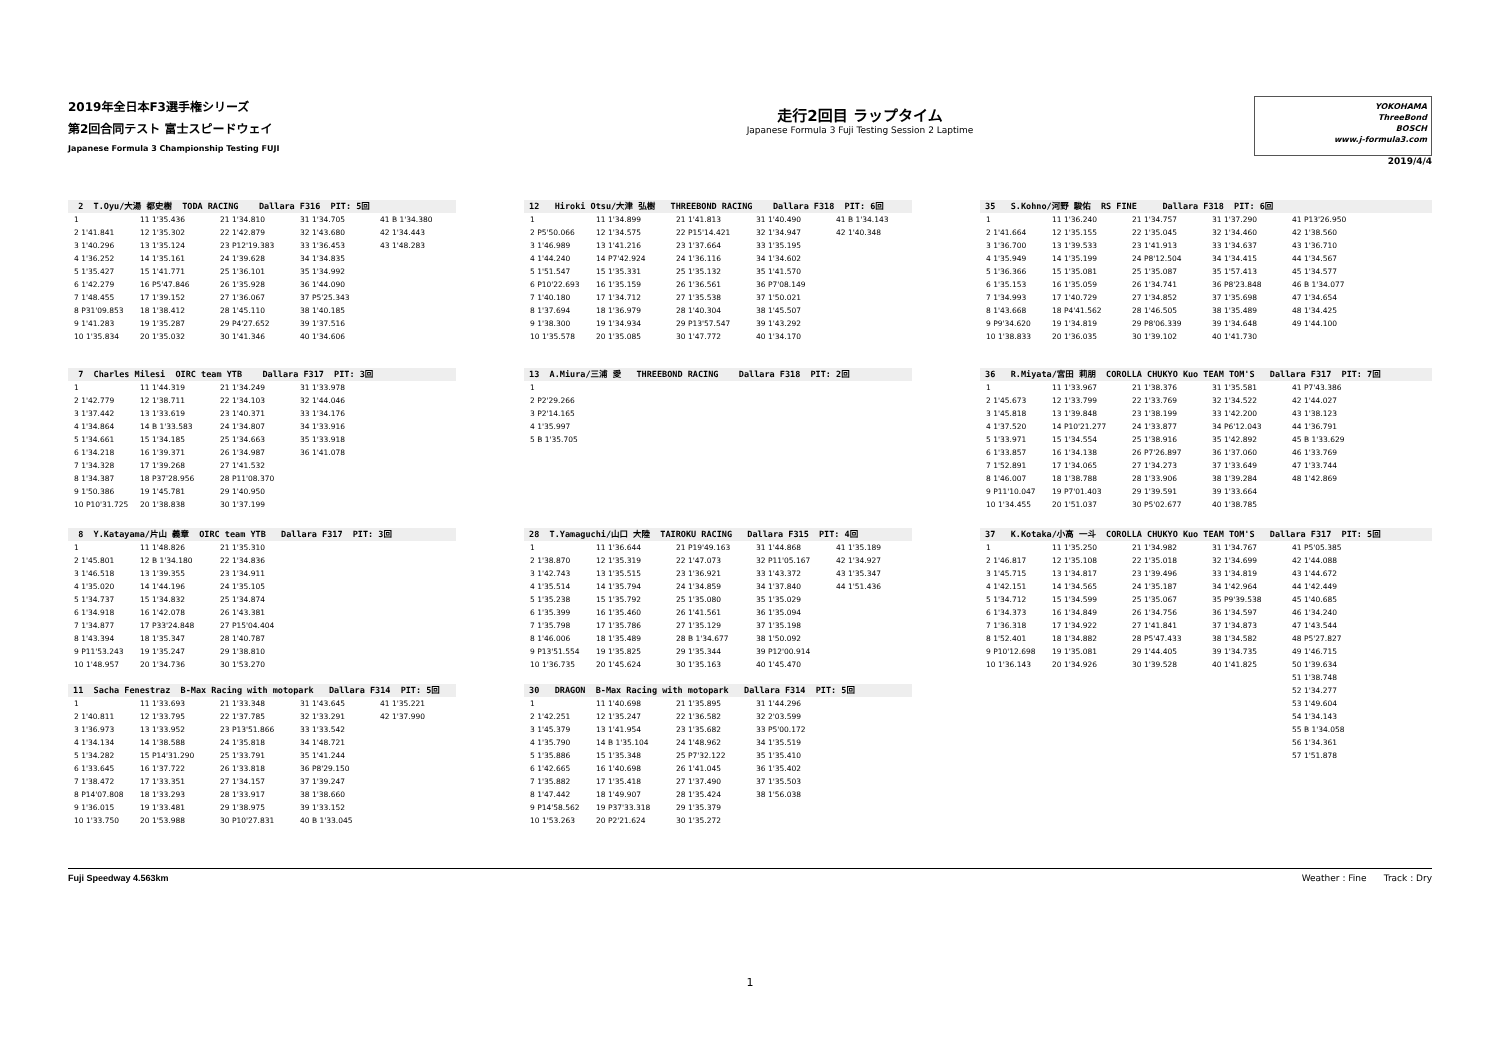2019年全日本F3選手権シリーズ
第2回合同テスト 富士スピードウェイ
Japanese Formula 3 Championship Testing FUJI
走行2回目 ラップタイム
Japanese Formula 3 Fuji Testing Session 2 Laptime
YOKOHAMA
ThreeBond
BOSCH
www.j-formula3.com
2019/4/4
2 T.Oyu/大湯 都史樹 TODA RACING Dallara F316 PIT: 5回
| 1 | 11 1'35.436 | 21 1'34.810 | 31 1'34.705 | 41 B 1'34.380 |
| 2 1'41.841 | 12 1'35.302 | 22 1'42.879 | 32 1'43.680 | 42 1'34.443 |
| 3 1'40.296 | 13 1'35.124 | 23 P12'19.383 | 33 1'36.453 | 43 1'48.283 |
| 4 1'36.252 | 14 1'35.161 | 24 1'39.628 | 34 1'34.835 | |
| 5 1'35.427 | 15 1'41.771 | 25 1'36.101 | 35 1'34.992 | |
| 6 1'42.279 | 16 P5'47.846 | 26 1'35.928 | 36 1'44.090 | |
| 7 1'48.455 | 17 1'39.152 | 27 1'36.067 | 37 P5'25.343 | |
| 8 P31'09.853 | 18 1'38.412 | 28 1'45.110 | 38 1'40.185 | |
| 9 1'41.283 | 19 1'35.287 | 29 P4'27.652 | 39 1'37.516 | |
| 10 1'35.834 | 20 1'35.032 | 30 1'41.346 | 40 1'34.606 | |
7 Charles Milesi OIRC team YTB Dallara F317 PIT: 3回
| 1 | 11 1'44.319 | 21 1'34.249 | 31 1'33.978 | |
| 2 1'42.779 | 12 1'38.711 | 22 1'34.103 | 32 1'44.046 | |
| 3 1'37.442 | 13 1'33.619 | 23 1'40.371 | 33 1'34.176 | |
| 4 1'34.864 | 14 B 1'33.583 | 24 1'34.807 | 34 1'33.916 | |
| 5 1'34.661 | 15 1'34.185 | 25 1'34.663 | 35 1'33.918 | |
| 6 1'34.218 | 16 1'39.371 | 26 1'34.987 | 36 1'41.078 | |
| 7 1'34.328 | 17 1'39.268 | 27 1'41.532 | | |
| 8 1'34.387 | 18 P37'28.956 | 28 P11'08.370 | | |
| 9 1'50.386 | 19 1'45.781 | 29 1'40.950 | | |
| 10 P10'31.725 | 20 1'38.838 | 30 1'37.199 | | |
8 Y.Katayama/片山 義章 OIRC team YTB Dallara F317 PIT: 3回
| 1 | 11 1'48.826 | 21 1'35.310 | | |
| 2 1'45.801 | 12 B 1'34.180 | 22 1'34.836 | | |
| 3 1'46.518 | 13 1'39.355 | 23 1'34.911 | | |
| 4 1'35.020 | 14 1'44.196 | 24 1'35.105 | | |
| 5 1'34.737 | 15 1'34.832 | 25 1'34.874 | | |
| 6 1'34.918 | 16 1'42.078 | 26 1'43.381 | | |
| 7 1'34.877 | 17 P33'24.848 | 27 P15'04.404 | | |
| 8 1'43.394 | 18 1'35.347 | 28 1'40.787 | | |
| 9 P11'53.243 | 19 1'35.247 | 29 1'38.810 | | |
| 10 1'48.957 | 20 1'34.736 | 30 1'53.270 | | |
11 Sacha Fenestraz B-Max Racing with motopark Dallara F314 PIT: 5回
| 1 | 11 1'33.693 | 21 1'33.348 | 31 1'43.645 | 41 1'35.221 |
| 2 1'40.811 | 12 1'33.795 | 22 1'37.785 | 32 1'33.291 | 42 1'37.990 |
| 3 1'36.973 | 13 1'33.952 | 23 P13'51.866 | 33 1'33.542 | |
| 4 1'34.134 | 14 1'38.588 | 24 1'35.818 | 34 1'48.721 | |
| 5 1'34.282 | 15 P14'31.290 | 25 1'33.791 | 35 1'41.244 | |
| 6 1'33.645 | 16 1'37.722 | 26 1'33.818 | 36 P8'29.150 | |
| 7 1'38.472 | 17 1'33.351 | 27 1'34.157 | 37 1'39.247 | |
| 8 P14'07.808 | 18 1'33.293 | 28 1'33.917 | 38 1'38.660 | |
| 9 1'36.015 | 19 1'33.481 | 29 1'38.975 | 39 1'33.152 | |
| 10 1'33.750 | 20 1'53.988 | 30 P10'27.831 | 40 B 1'33.045 | |
12 Hiroki Otsu/大津 弘樹 THREEBOND RACING Dallara F318 PIT: 6回
| 1 | 11 1'34.899 | 21 1'41.813 | 31 1'40.490 | 41 B 1'34.143 |
| 2 P5'50.066 | 12 1'34.575 | 22 P15'14.421 | 32 1'34.947 | 42 1'40.348 |
| 3 1'46.989 | 13 1'41.216 | 23 1'37.664 | 33 1'35.195 | |
| 4 1'44.240 | 14 P7'42.924 | 24 1'36.116 | 34 1'34.602 | |
| 5 1'51.547 | 15 1'35.331 | 25 1'35.132 | 35 1'41.570 | |
| 6 P10'22.693 | 16 1'35.159 | 26 1'36.561 | 36 P7'08.149 | |
| 7 1'40.180 | 17 1'34.712 | 27 1'35.538 | 37 1'50.021 | |
| 8 1'37.694 | 18 1'36.979 | 28 1'40.304 | 38 1'45.507 | |
| 9 1'38.300 | 19 1'34.934 | 29 P13'57.547 | 39 1'43.292 | |
| 10 1'35.578 | 20 1'35.085 | 30 1'47.772 | 40 1'34.170 | |
13 A.Miura/三浦 愛 THREEBOND RACING Dallara F318 PIT: 2回
| 1 | | | | |
| 2 P2'29.266 | | | | |
| 3 P2'14.165 | | | | |
| 4 1'35.997 | | | | |
| 5 B 1'35.705 | | | | |
28 T.Yamaguchi/山口 大陸 TAIROKU RACING Dallara F315 PIT: 4回
| 1 | 11 1'36.644 | 21 P19'49.163 | 31 1'44.868 | 41 1'35.189 |
| 2 1'38.870 | 12 1'35.319 | 22 1'47.073 | 32 P11'05.167 | 42 1'34.927 |
| 3 1'42.743 | 13 1'35.515 | 23 1'36.921 | 33 1'43.372 | 43 1'35.347 |
| 4 1'35.514 | 14 1'35.794 | 24 1'34.859 | 34 1'37.840 | 44 1'51.436 |
| 5 1'35.238 | 15 1'35.792 | 25 1'35.080 | 35 1'35.029 | |
| 6 1'35.399 | 16 1'35.460 | 26 1'41.561 | 36 1'35.094 | |
| 7 1'35.798 | 17 1'35.786 | 27 1'35.129 | 37 1'35.198 | |
| 8 1'46.006 | 18 1'35.489 | 28 B 1'34.677 | 38 1'50.092 | |
| 9 P13'51.554 | 19 1'35.825 | 29 1'35.344 | 39 P12'00.914 | |
| 10 1'36.735 | 20 1'45.624 | 30 1'35.163 | 40 1'45.470 | |
30 DRAGON B-Max Racing with motopark Dallara F314 PIT: 5回
| 1 | 11 1'40.698 | 21 1'35.895 | 31 1'44.296 | |
| 2 1'42.251 | 12 1'35.247 | 22 1'36.582 | 32 2'03.599 | |
| 3 1'45.379 | 13 1'41.954 | 23 1'35.682 | 33 P5'00.172 | |
| 4 1'35.790 | 14 B 1'35.104 | 24 1'48.962 | 34 1'35.519 | |
| 5 1'35.886 | 15 1'35.348 | 25 P7'32.122 | 35 1'35.410 | |
| 6 1'42.665 | 16 1'40.698 | 26 1'41.045 | 36 1'35.402 | |
| 7 1'35.882 | 17 1'35.418 | 27 1'37.490 | 37 1'35.503 | |
| 8 1'47.442 | 18 1'49.907 | 28 1'35.424 | 38 1'56.038 | |
| 9 P14'58.562 | 19 P37'33.318 | 29 1'35.379 | | |
| 10 1'53.263 | 20 P2'21.624 | 30 1'35.272 | | |
35 S.Kohno/河野 駿佑 RS FINE Dallara F318 PIT: 6回
| 1 | 11 1'36.240 | 21 1'34.757 | 31 1'37.290 | 41 P13'26.950 |
| 2 1'41.664 | 12 1'35.155 | 22 1'35.045 | 32 1'34.460 | 42 1'38.560 |
| 3 1'36.700 | 13 1'39.533 | 23 1'41.913 | 33 1'34.637 | 43 1'36.710 |
| 4 1'35.949 | 14 1'35.199 | 24 P8'12.504 | 34 1'34.415 | 44 1'34.567 |
| 5 1'36.366 | 15 1'35.081 | 25 1'35.087 | 35 1'57.413 | 45 1'34.577 |
| 6 1'35.153 | 16 1'35.059 | 26 1'34.741 | 36 P8'23.848 | 46 B 1'34.077 |
| 7 1'34.993 | 17 1'40.729 | 27 1'34.852 | 37 1'35.698 | 47 1'34.654 |
| 8 1'43.668 | 18 P4'41.562 | 28 1'46.505 | 38 1'35.489 | 48 1'34.425 |
| 9 P9'34.620 | 19 1'34.819 | 29 P8'06.339 | 39 1'34.648 | 49 1'44.100 |
| 10 1'38.833 | 20 1'36.035 | 30 1'39.102 | 40 1'41.730 | |
36 R.Miyata/宮田 莉朋 COROLLA CHUKYO Kuo TEAM TOM'S Dallara F317 PIT: 7回
| 1 | 11 1'33.967 | 21 1'38.376 | 31 1'35.581 | 41 P7'43.386 |
| 2 1'45.673 | 12 1'33.799 | 22 1'33.769 | 32 1'34.522 | 42 1'44.027 |
| 3 1'45.818 | 13 1'39.848 | 23 1'38.199 | 33 1'42.200 | 43 1'38.123 |
| 4 1'37.520 | 14 P10'21.277 | 24 1'33.877 | 34 P6'12.043 | 44 1'36.791 |
| 5 1'33.971 | 15 1'34.554 | 25 1'38.916 | 35 1'42.892 | 45 B 1'33.629 |
| 6 1'33.857 | 16 1'34.138 | 26 P7'26.897 | 36 1'37.060 | 46 1'33.769 |
| 7 1'52.891 | 17 1'34.065 | 27 1'34.273 | 37 1'33.649 | 47 1'33.744 |
| 8 1'46.007 | 18 1'38.788 | 28 1'33.906 | 38 1'39.284 | 48 1'42.869 |
| 9 P11'10.047 | 19 P7'01.403 | 29 1'39.591 | 39 1'33.664 | |
| 10 1'34.455 | 20 1'51.037 | 30 P5'02.677 | 40 1'38.785 | |
37 K.Kotaka/小高 一斗 COROLLA CHUKYO Kuo TEAM TOM'S Dallara F317 PIT: 5回
| 1 | 11 1'35.250 | 21 1'34.982 | 31 1'34.767 | 41 P5'05.385 |
| 2 1'46.817 | 12 1'35.108 | 22 1'35.018 | 32 1'34.699 | 42 1'44.088 |
| 3 1'45.715 | 13 1'34.817 | 23 1'39.496 | 33 1'34.819 | 43 1'44.672 |
| 4 1'42.151 | 14 1'34.565 | 24 1'35.187 | 34 1'42.964 | 44 1'42.449 |
| 5 1'34.712 | 15 1'34.599 | 25 1'35.067 | 35 P9'39.538 | 45 1'40.685 |
| 6 1'34.373 | 16 1'34.849 | 26 1'34.756 | 36 1'34.597 | 46 1'34.240 |
| 7 1'36.318 | 17 1'34.922 | 27 1'41.841 | 37 1'34.873 | 47 1'43.544 |
| 8 1'52.401 | 18 1'34.882 | 28 P5'47.433 | 38 1'34.582 | 48 P5'27.827 |
| 9 P10'12.698 | 19 1'35.081 | 29 1'44.405 | 39 1'34.735 | 49 1'46.715 |
| 10 1'36.143 | 20 1'34.926 | 30 1'39.528 | 40 1'41.825 | 50 1'39.634 |
| | | | | 51 1'38.748 |
| | | | | 52 1'34.277 |
| | | | | 53 1'49.604 |
| | | | | 54 1'34.143 |
| | | | | 55 B 1'34.058 |
| | | | | 56 1'34.361 |
| | | | | 57 1'51.878 |
Fuji Speedway 4.563km Weather : Fine Track : Dry
1